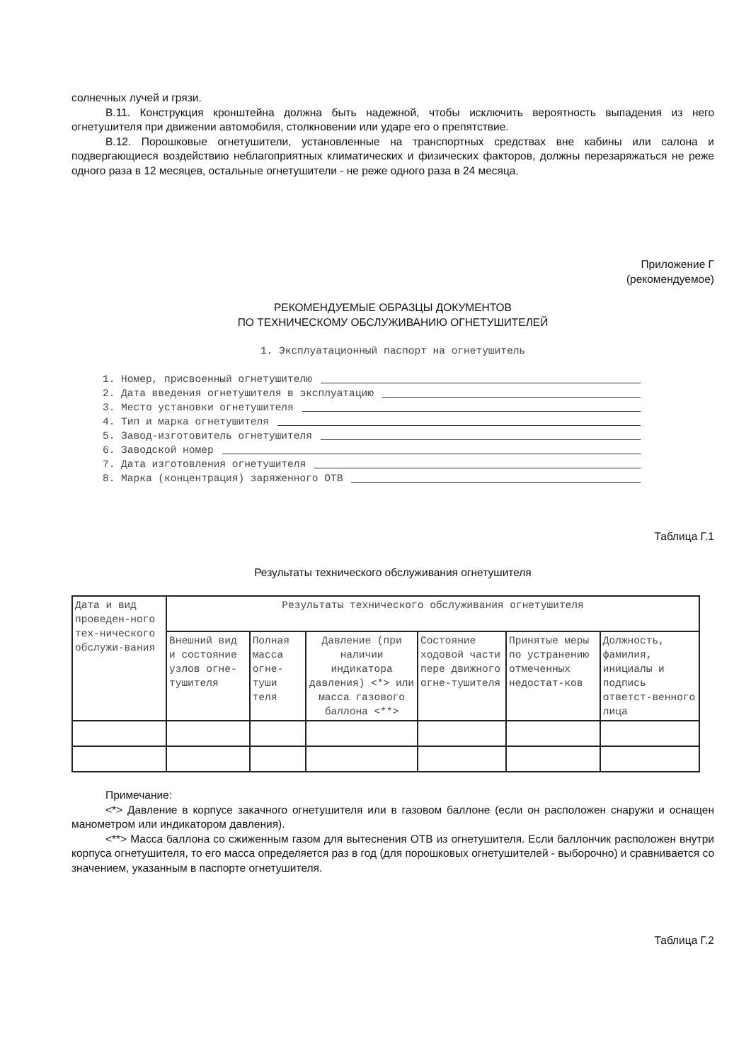солнечных лучей и грязи.
В.11. Конструкция кронштейна должна быть надежной, чтобы исключить вероятность выпадения из него огнетушителя при движении автомобиля, столкновении или ударе его о препятствие.
В.12. Порошковые огнетушители, установленные на транспортных средствах вне кабины или салона и подвергающиеся воздействию неблагоприятных климатических и физических факторов, должны перезаряжаться не реже одного раза в 12 месяцев, остальные огнетушители - не реже одного раза в 24 месяца.
Приложение Г
(рекомендуемое)
РЕКОМЕНДУЕМЫЕ ОБРАЗЦЫ ДОКУМЕНТОВ
ПО ТЕХНИЧЕСКОМУ ОБСЛУЖИВАНИЮ ОГНЕТУШИТЕЛЕЙ
1. Эксплуатационный паспорт на огнетушитель
1. Номер, присвоенный огнетушителю
2. Дата введения огнетушителя в эксплуатацию
3. Место установки огнетушителя
4. Тип и марка огнетушителя
5. Завод-изготовитель огнетушителя
6. Заводской номер
7. Дата изготовления огнетушителя
8. Марка (концентрация) заряженного ОТВ
Таблица Г.1
Результаты технического обслуживания огнетушителя
| Дата и вид проведен-ного тех-нического обслужи-вания | Результаты технического обслуживания огнетушителя | | | | | |
| --- | --- | --- | --- | --- | --- | --- |
| | Внешний вид и состояние узлов огне-тушителя | Полная масса огне-туши теля | Давление (при наличии индикатора давления) <*> или масса газового баллона <**> | Состояние ходовой части пере движного огне-тушителя | Принятые меры по устранению отмеченных недостат-ков | Должность, фамилия, инициалы и подпись ответст-венного лица |
Примечание:
<*> Давление в корпусе закачного огнетушителя или в газовом баллоне (если он расположен снаружи и оснащен манометром или индикатором давления).
<**> Масса баллона со сжиженным газом для вытеснения ОТВ из огнетушителя. Если баллончик расположен внутри корпуса огнетушителя, то его масса определяется раз в год (для порошковых огнетушителей - выборочно) и сравнивается со значением, указанным в паспорте огнетушителя.
Таблица Г.2